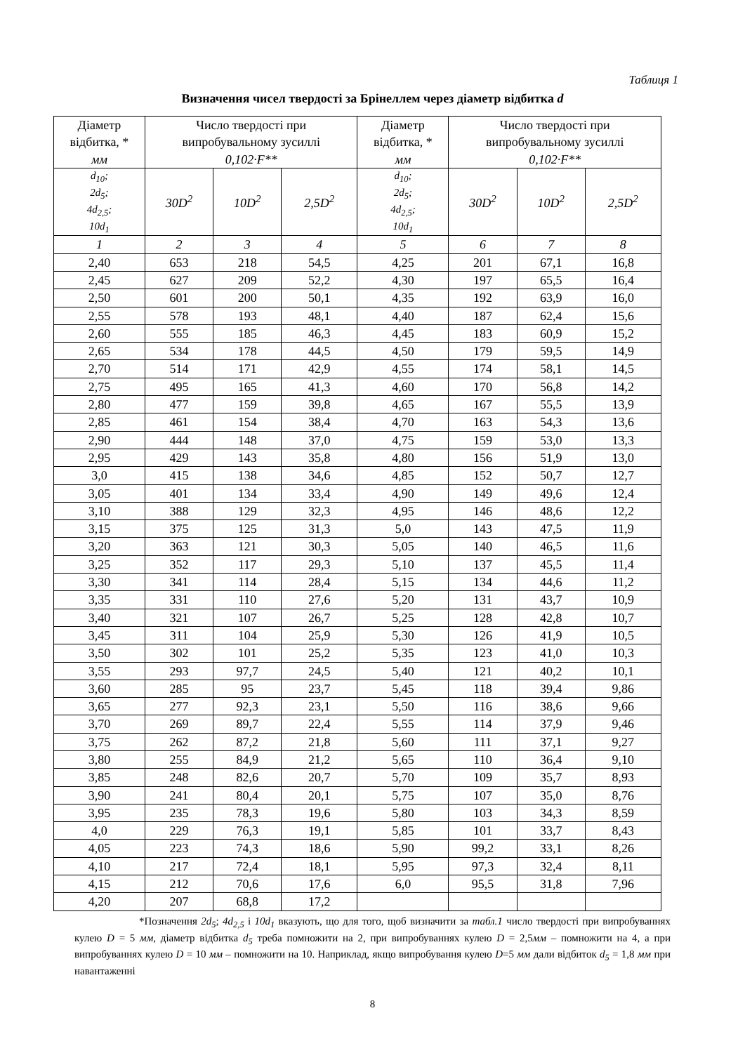Таблиця 1
Визначення чисел твердості за Брінеллем через діаметр відбитка d
| Діаметр відбитка, * мм | Число твердості при випробувальному зусиллі 0,102·F** | | | Діаметр відбитка, * мм | Число твердості при випробувальному зусиллі 0,102·F** | | |
| --- | --- | --- | --- | --- | --- | --- | --- |
| d<sub>10</sub>; 2d<sub>5</sub>; 4d<sub>2,5</sub>; 10d<sub>1</sub> | 30D<sup>2</sup> | 10D<sup>2</sup> | 2,5D<sup>2</sup> | d<sub>10</sub>; 2d<sub>5</sub>; 4d<sub>2,5</sub>; 10d<sub>1</sub> | 30D<sup>2</sup> | 10D<sup>2</sup> | 2,5D<sup>2</sup> |
| 1 | 2 | 3 | 4 | 5 | 6 | 7 | 8 |
| 2,40 | 653 | 218 | 54,5 | 4,25 | 201 | 67,1 | 16,8 |
| 2,45 | 627 | 209 | 52,2 | 4,30 | 197 | 65,5 | 16,4 |
| 2,50 | 601 | 200 | 50,1 | 4,35 | 192 | 63,9 | 16,0 |
| 2,55 | 578 | 193 | 48,1 | 4,40 | 187 | 62,4 | 15,6 |
| 2,60 | 555 | 185 | 46,3 | 4,45 | 183 | 60,9 | 15,2 |
| 2,65 | 534 | 178 | 44,5 | 4,50 | 179 | 59,5 | 14,9 |
| 2,70 | 514 | 171 | 42,9 | 4,55 | 174 | 58,1 | 14,5 |
| 2,75 | 495 | 165 | 41,3 | 4,60 | 170 | 56,8 | 14,2 |
| 2,80 | 477 | 159 | 39,8 | 4,65 | 167 | 55,5 | 13,9 |
| 2,85 | 461 | 154 | 38,4 | 4,70 | 163 | 54,3 | 13,6 |
| 2,90 | 444 | 148 | 37,0 | 4,75 | 159 | 53,0 | 13,3 |
| 2,95 | 429 | 143 | 35,8 | 4,80 | 156 | 51,9 | 13,0 |
| 3,0 | 415 | 138 | 34,6 | 4,85 | 152 | 50,7 | 12,7 |
| 3,05 | 401 | 134 | 33,4 | 4,90 | 149 | 49,6 | 12,4 |
| 3,10 | 388 | 129 | 32,3 | 4,95 | 146 | 48,6 | 12,2 |
| 3,15 | 375 | 125 | 31,3 | 5,0 | 143 | 47,5 | 11,9 |
| 3,20 | 363 | 121 | 30,3 | 5,05 | 140 | 46,5 | 11,6 |
| 3,25 | 352 | 117 | 29,3 | 5,10 | 137 | 45,5 | 11,4 |
| 3,30 | 341 | 114 | 28,4 | 5,15 | 134 | 44,6 | 11,2 |
| 3,35 | 331 | 110 | 27,6 | 5,20 | 131 | 43,7 | 10,9 |
| 3,40 | 321 | 107 | 26,7 | 5,25 | 128 | 42,8 | 10,7 |
| 3,45 | 311 | 104 | 25,9 | 5,30 | 126 | 41,9 | 10,5 |
| 3,50 | 302 | 101 | 25,2 | 5,35 | 123 | 41,0 | 10,3 |
| 3,55 | 293 | 97,7 | 24,5 | 5,40 | 121 | 40,2 | 10,1 |
| 3,60 | 285 | 95 | 23,7 | 5,45 | 118 | 39,4 | 9,86 |
| 3,65 | 277 | 92,3 | 23,1 | 5,50 | 116 | 38,6 | 9,66 |
| 3,70 | 269 | 89,7 | 22,4 | 5,55 | 114 | 37,9 | 9,46 |
| 3,75 | 262 | 87,2 | 21,8 | 5,60 | 111 | 37,1 | 9,27 |
| 3,80 | 255 | 84,9 | 21,2 | 5,65 | 110 | 36,4 | 9,10 |
| 3,85 | 248 | 82,6 | 20,7 | 5,70 | 109 | 35,7 | 8,93 |
| 3,90 | 241 | 80,4 | 20,1 | 5,75 | 107 | 35,0 | 8,76 |
| 3,95 | 235 | 78,3 | 19,6 | 5,80 | 103 | 34,3 | 8,59 |
| 4,0 | 229 | 76,3 | 19,1 | 5,85 | 101 | 33,7 | 8,43 |
| 4,05 | 223 | 74,3 | 18,6 | 5,90 | 99,2 | 33,1 | 8,26 |
| 4,10 | 217 | 72,4 | 18,1 | 5,95 | 97,3 | 32,4 | 8,11 |
| 4,15 | 212 | 70,6 | 17,6 | 6,0 | 95,5 | 31,8 | 7,96 |
| 4,20 | 207 | 68,8 | 17,2 | | | | |
*Позначення 2d<sub>5</sub>; 4d<sub>2,5</sub> і 10d<sub>1</sub> вказують, що для того, щоб визначити за табл.1 число твердості при випробуваннях кулею D = 5 мм, діаметр відбитка d<sub>5</sub> треба помножити на 2, при випробуваннях кулею D = 2,5мм – помножити на 4, а при випробуваннях кулею D = 10 мм – помножити на 10. Наприклад, якщо випробування кулею D=5 мм дали відбиток d<sub>5</sub> = 1,8 мм при навантаженні
8